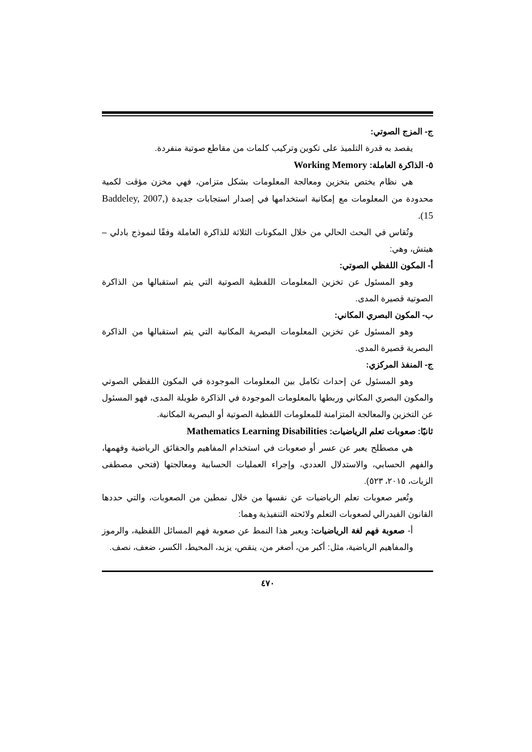ج- المزج الصوتي:
يقصد به قدرة التلميذ على تكوين وتركيب كلمات من مقاطع صوتية منفردة.
٥- الذاكرة العاملة: Working Memory
هي نظام يختص بتخزين ومعالجة المعلومات بشكل متزامن، فهي مخزن مؤقت لكمية محدودة من المعلومات مع إمكانية استخدامها في إصدار استجابات جديدة (Baddeley, 2007, 15).
وتُقاس في البحث الحالي من خلال المكونات الثلاثة للذاكرة العاملة وفقًا لنموذج بادلي – هيتش، وهي:
أ- المكون اللفظي الصوتي:
وهو المسئول عن تخزين المعلومات اللفظية الصوتية التي يتم استقبالها من الذاكرة الصوتية قصيرة المدى.
ب- المكون البصري المكاني:
وهو المسئول عن تخزين المعلومات البصرية المكانية التي يتم استقبالها من الذاكرة البصرية قصيرة المدى.
ج- المنفذ المركزي:
وهو المسئول عن إحداث تكامل بين المعلومات الموجودة في المكون اللفظي الصوتي والمكون البصري المكاني وربطها بالمعلومات الموجودة في الذاكرة طويلة المدى، فهو المسئول عن التخزين والمعالجة المتزامنة للمعلومات اللفظية الصوتية أو البصرية المكانية.
ثانيًا: صعوبات تعلم الرياضيات: Mathematics Learning Disabilities
هي مصطلح يعبر عن عسر أو صعوبات في استخدام المفاهيم والحقائق الرياضية وفهمها، والفهم الحسابي، والاستدلال العددي، وإجراء العمليات الحسابية ومعالجتها (فتحي مصطفى الزيات، ٢٠١٥، ٥٢٣).
وتُعبر صعوبات تعلم الرياضيات عن نفسها من خلال نمطين من الصعوبات، والتي حددها القانون الفيدرالي لصعوبات التعلم ولائحته التنفيذية وهما:
أ- صعوبة فهم لغة الرياضيات: ويعبر هذا النمط عن صعوبة فهم المسائل اللفظية، والرموز والمفاهيم الرياضية، مثل: أكبر من، أصغر من، ينقص، يزيد، المحيط، الكسر، ضعف، نصف.
٤٧٠